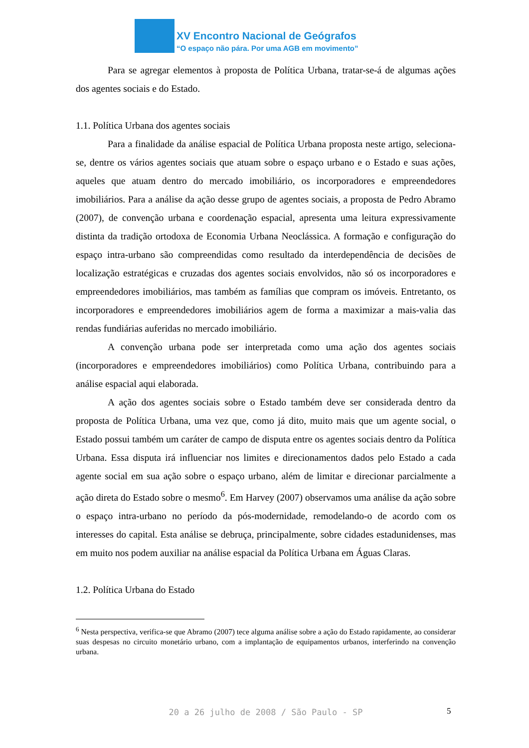XV Encontro Nacional de Geógrafos
“O espaço não pára. Por uma AGB em movimento”
Para se agregar elementos à proposta de Política Urbana, tratar-se-á de algumas ações dos agentes sociais e do Estado.
1.1. Política Urbana dos agentes sociais
Para a finalidade da análise espacial de Política Urbana proposta neste artigo, seleciona-se, dentre os vários agentes sociais que atuam sobre o espaço urbano e o Estado e suas ações, aqueles que atuam dentro do mercado imobiliário, os incorporadores e empreendedores imobiliários. Para a análise da ação desse grupo de agentes sociais, a proposta de Pedro Abramo (2007), de convenção urbana e coordenação espacial, apresenta uma leitura expressivamente distinta da tradição ortodoxa de Economia Urbana Neoclássica. A formação e configuração do espaço intra-urbano são compreendidas como resultado da interdependência de decisões de localização estratégicas e cruzadas dos agentes sociais envolvidos, não só os incorporadores e empreendedores imobiliários, mas também as famílias que compram os imóveis. Entretanto, os incorporadores e empreendedores imobiliários agem de forma a maximizar a mais-valia das rendas fundiárias auferidas no mercado imobiliário.
A convenção urbana pode ser interpretada como uma ação dos agentes sociais (incorporadores e empreendedores imobiliários) como Política Urbana, contribuindo para a análise espacial aqui elaborada.
A ação dos agentes sociais sobre o Estado também deve ser considerada dentro da proposta de Política Urbana, uma vez que, como já dito, muito mais que um agente social, o Estado possui também um caráter de campo de disputa entre os agentes sociais dentro da Política Urbana. Essa disputa irá influenciar nos limites e direcionamentos dados pelo Estado a cada agente social em sua ação sobre o espaço urbano, além de limitar e direcionar parcialmente a ação direta do Estado sobre o mesmo<sup>6</sup>. Em Harvey (2007) observamos uma análise da ação sobre o espaço intra-urbano no período da pós-modernidade, remodelando-o de acordo com os interesses do capital. Esta análise se debruça, principalmente, sobre cidades estadunidenses, mas em muito nos podem auxiliar na análise espacial da Política Urbana em Águas Claras.
1.2. Política Urbana do Estado
<sup>6</sup> Nesta perspectiva, verifica-se que Abramo (2007) tece alguma análise sobre a ação do Estado rapidamente, ao considerar suas despesas no circuito monetário urbano, com a implantação de equipamentos urbanos, interferindo na convenção urbana.
20 a 26 julho de 2008 / São Paulo - SP 5